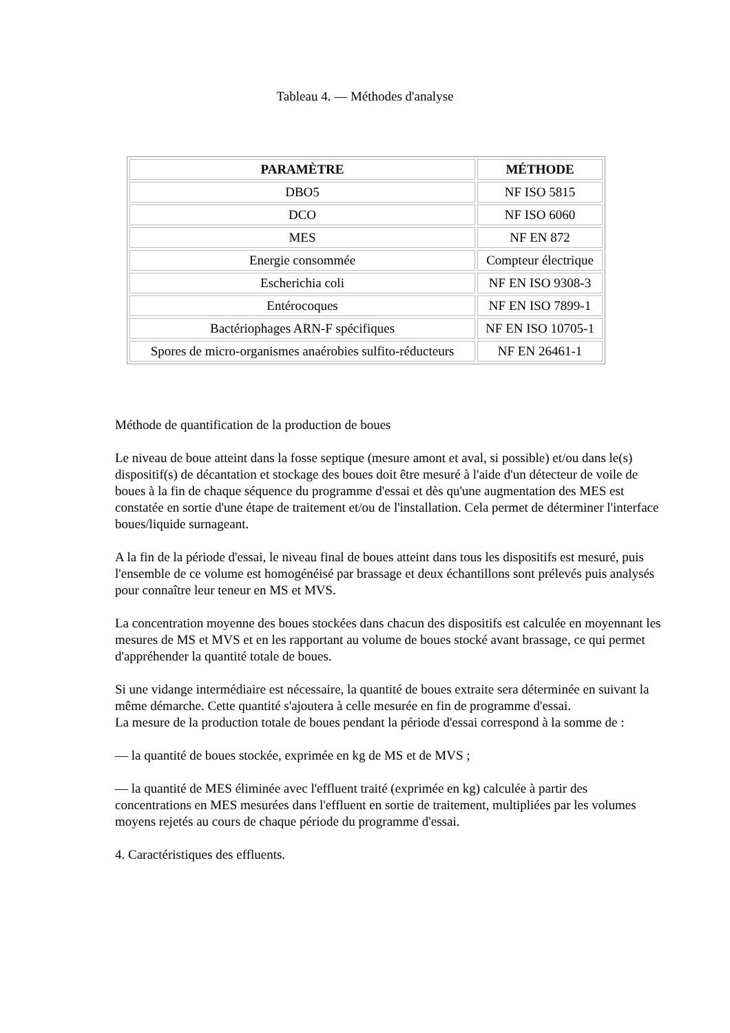Tableau 4. — Méthodes d'analyse
| PARAMÈTRE | MÉTHODE |
| --- | --- |
| DBO5 | NF ISO 5815 |
| DCO | NF ISO 6060 |
| MES | NF EN 872 |
| Energie consommée | Compteur électrique |
| Escherichia coli | NF EN ISO 9308-3 |
| Entérocoques | NF EN ISO 7899-1 |
| Bactériophages ARN-F spécifiques | NF EN ISO 10705-1 |
| Spores de micro-organismes anaérobies sulfito-réducteurs | NF EN 26461-1 |
Méthode de quantification de la production de boues
Le niveau de boue atteint dans la fosse septique (mesure amont et aval, si possible) et/ou dans le(s) dispositif(s) de décantation et stockage des boues doit être mesuré à l'aide d'un détecteur de voile de boues à la fin de chaque séquence du programme d'essai et dès qu'une augmentation des MES est constatée en sortie d'une étape de traitement et/ou de l'installation. Cela permet de déterminer l'interface boues/liquide surnageant.
A la fin de la période d'essai, le niveau final de boues atteint dans tous les dispositifs est mesuré, puis l'ensemble de ce volume est homogénéisé par brassage et deux échantillons sont prélevés puis analysés pour connaître leur teneur en MS et MVS.
La concentration moyenne des boues stockées dans chacun des dispositifs est calculée en moyennant les mesures de MS et MVS et en les rapportant au volume de boues stocké avant brassage, ce qui permet d'appréhender la quantité totale de boues.
Si une vidange intermédiaire est nécessaire, la quantité de boues extraite sera déterminée en suivant la même démarche. Cette quantité s'ajoutera à celle mesurée en fin de programme d'essai.
La mesure de la production totale de boues pendant la période d'essai correspond à la somme de :
— la quantité de boues stockée, exprimée en kg de MS et de MVS ;
— la quantité de MES éliminée avec l'effluent traité (exprimée en kg) calculée à partir des concentrations en MES mesurées dans l'effluent en sortie de traitement, multipliées par les volumes moyens rejetés au cours de chaque période du programme d'essai.
4. Caractéristiques des effluents.